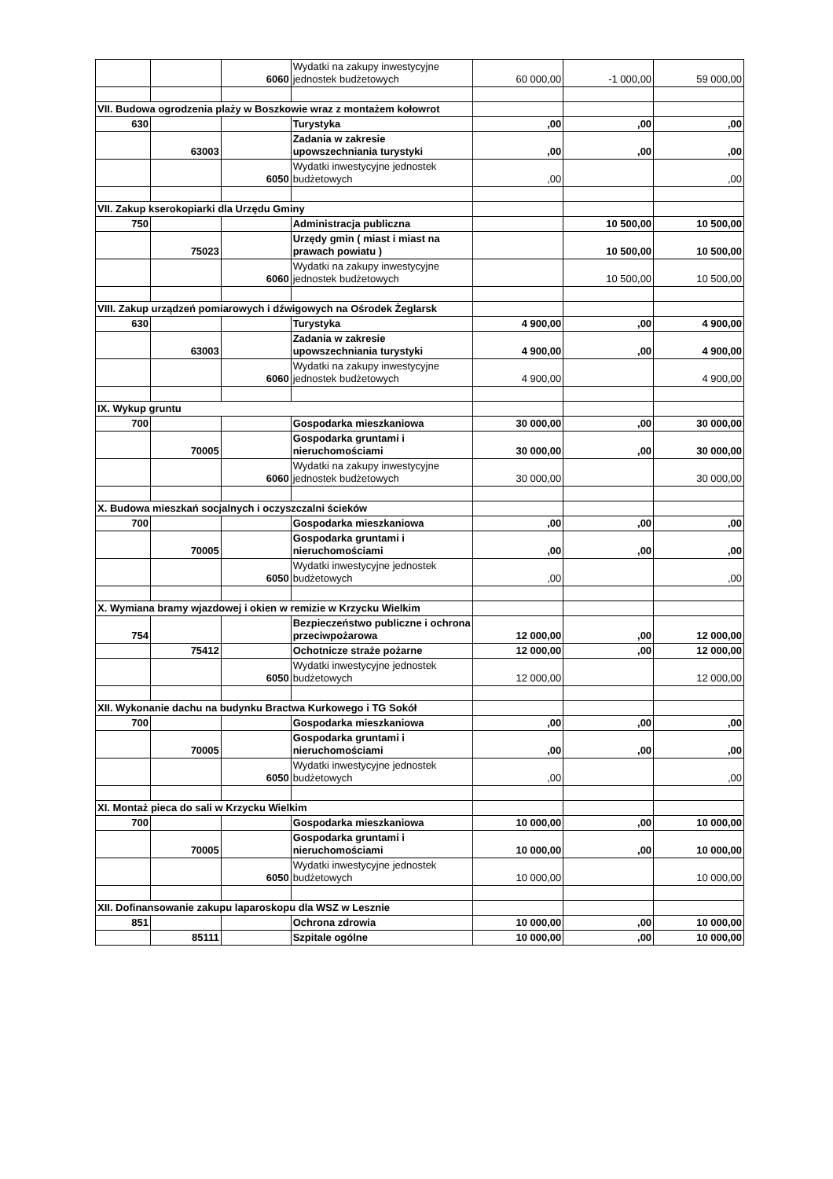| | | 6060 | Wydatki na zakupy inwestycyjne jednostek budżetowych | 60 000,00 | -1 000,00 | 59 000,00 |
| VII. Budowa ogrodzenia plaży w Boszkowie wraz z montażem kołowrot | | | | | | |
| 630 | | | Turystyka | ,00 | ,00 | ,00 |
| | 63003 | | Zadania w zakresie upowszechniania turystyki | ,00 | ,00 | ,00 |
| | | 6050 | Wydatki inwestycyjne jednostek budżetowych | ,00 | | ,00 |
| VII. Zakup kserokopiarki dla Urzędu Gminy | | | | | | |
| 750 | | | Administracja publiczna | | 10 500,00 | 10 500,00 |
| | 75023 | | Urzędy gmin ( miast i miast na prawach powiatu ) | | 10 500,00 | 10 500,00 |
| | | 6060 | Wydatki na zakupy inwestycyjne jednostek budżetowych | | 10 500,00 | 10 500,00 |
| VIII. Zakup urządzeń pomiarowych i dźwigowych na Ośrodek Żeglarsk | | | | | | |
| 630 | | | Turystyka | 4 900,00 | ,00 | 4 900,00 |
| | 63003 | | Zadania w zakresie upowszechniania turystyki | 4 900,00 | ,00 | 4 900,00 |
| | | 6060 | Wydatki na zakupy inwestycyjne jednostek budżetowych | 4 900,00 | | 4 900,00 |
| IX. Wykup gruntu | | | | | | |
| 700 | | | Gospodarka mieszkaniowa | 30 000,00 | ,00 | 30 000,00 |
| | 70005 | | Gospodarka gruntami i nieruchomościami | 30 000,00 | ,00 | 30 000,00 |
| | | 6060 | Wydatki na zakupy inwestycyjne jednostek budżetowych | 30 000,00 | | 30 000,00 |
| X. Budowa mieszkań socjalnych i oczyszczalni ścieków | | | | | | |
| 700 | | | Gospodarka mieszkaniowa | ,00 | ,00 | ,00 |
| | 70005 | | Gospodarka gruntami i nieruchomościami | ,00 | ,00 | ,00 |
| | | 6050 | Wydatki inwestycyjne jednostek budżetowych | ,00 | | ,00 |
| X. Wymiana bramy wjazdowej i okien w remizie w Krzycku Wielkim | | | | | | |
| 754 | | | Bezpieczeństwo publiczne i ochrona przeciwpożarowa | 12 000,00 | ,00 | 12 000,00 |
| | 75412 | | Ochotnicze straże pożarne | 12 000,00 | ,00 | 12 000,00 |
| | | 6050 | Wydatki inwestycyjne jednostek budżetowych | 12 000,00 | | 12 000,00 |
| XII. Wykonanie dachu na budynku Bractwa Kurkowego i TG Sokół | | | | | | |
| 700 | | | Gospodarka mieszkaniowa | ,00 | ,00 | ,00 |
| | 70005 | | Gospodarka gruntami i nieruchomościami | ,00 | ,00 | ,00 |
| | | 6050 | Wydatki inwestycyjne jednostek budżetowych | ,00 | | ,00 |
| XI. Montaż pieca do sali w Krzycku Wielkim | | | | | | |
| 700 | | | Gospodarka mieszkaniowa | 10 000,00 | ,00 | 10 000,00 |
| | 70005 | | Gospodarka gruntami i nieruchomościami | 10 000,00 | ,00 | 10 000,00 |
| | | 6050 | Wydatki inwestycyjne jednostek budżetowych | 10 000,00 | | 10 000,00 |
| XII. Dofinansowanie zakupu laparoskopu dla WSZ w Lesznie | | | | | | |
| 851 | | | Ochrona zdrowia | 10 000,00 | ,00 | 10 000,00 |
| | 85111 | | Szpitale ogólne | 10 000,00 | ,00 | 10 000,00 |